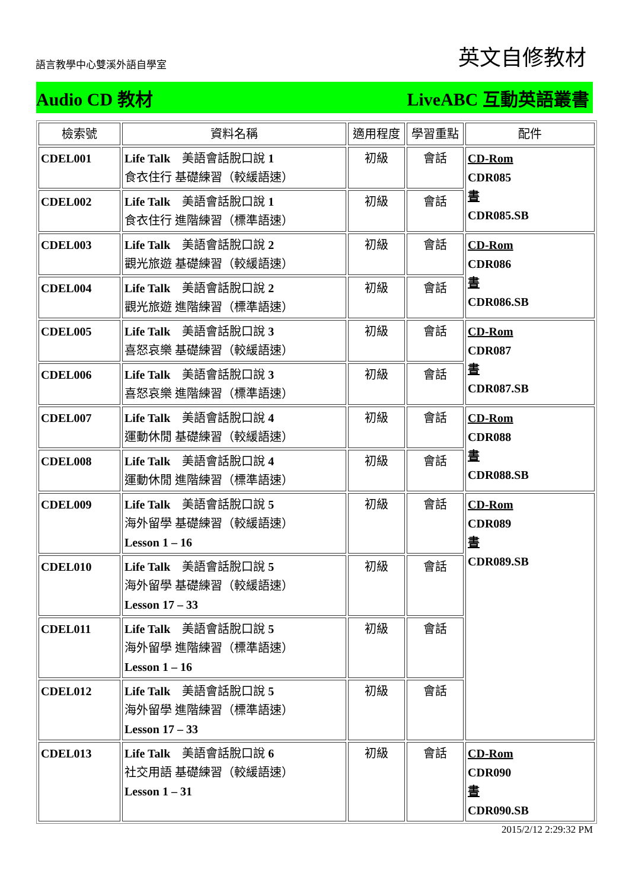語言教學中心雙溪外語自學室 英文自修教材
Audio CD 教材 LiveABC 互動英語叢書
| 檢索號 | 資料名稱 | 適用程度 | 學習重點 | 配件 |
| --- | --- | --- | --- | --- |
| CDEL001 | Life Talk 美語會話脫口說 1 食衣住行 基礎練習（較緩語速） | 初級 | 會話 | CD-Rom CDR085 書 CDR085.SB |
| CDEL002 | Life Talk 美語會話脫口說 1 食衣住行 進階練習（標準語速） | 初級 | 會話 | |
| CDEL003 | Life Talk 美語會話脫口說 2 觀光旅遊 基礎練習（較緩語速） | 初級 | 會話 | CD-Rom CDR086 書 CDR086.SB |
| CDEL004 | Life Talk 美語會話脫口說 2 觀光旅遊 進階練習（標準語速） | 初級 | 會話 | |
| CDEL005 | Life Talk 美語會話脫口說 3 喜怒哀樂 基礎練習（較緩語速） | 初級 | 會話 | CD-Rom CDR087 書 CDR087.SB |
| CDEL006 | Life Talk 美語會話脫口說 3 喜怒哀樂 進階練習（標準語速） | 初級 | 會話 | |
| CDEL007 | Life Talk 美語會話脫口說 4 運動休閒 基礎練習（較緩語速） | 初級 | 會話 | CD-Rom CDR088 書 CDR088.SB |
| CDEL008 | Life Talk 美語會話脫口說 4 運動休閒 進階練習（標準語速） | 初級 | 會話 | |
| CDEL009 | Life Talk 美語會話脫口說 5 海外留學 基礎練習（較緩語速） Lesson 1 – 16 | 初級 | 會話 | CD-Rom CDR089 書 CDR089.SB |
| CDEL010 | Life Talk 美語會話脫口說 5 海外留學 基礎練習（較緩語速） Lesson 17 – 33 | 初級 | 會話 | |
| CDEL011 | Life Talk 美語會話脫口說 5 海外留學 進階練習（標準語速） Lesson 1 – 16 | 初級 | 會話 | |
| CDEL012 | Life Talk 美語會話脫口說 5 海外留學 進階練習（標準語速） Lesson 17 – 33 | 初級 | 會話 | |
| CDEL013 | Life Talk 美語會話脫口說 6 社交用語 基礎練習（較緩語速） Lesson 1 – 31 | 初級 | 會話 | CD-Rom CDR090 書 CDR090.SB |
2015/2/12 2:29:32 PM